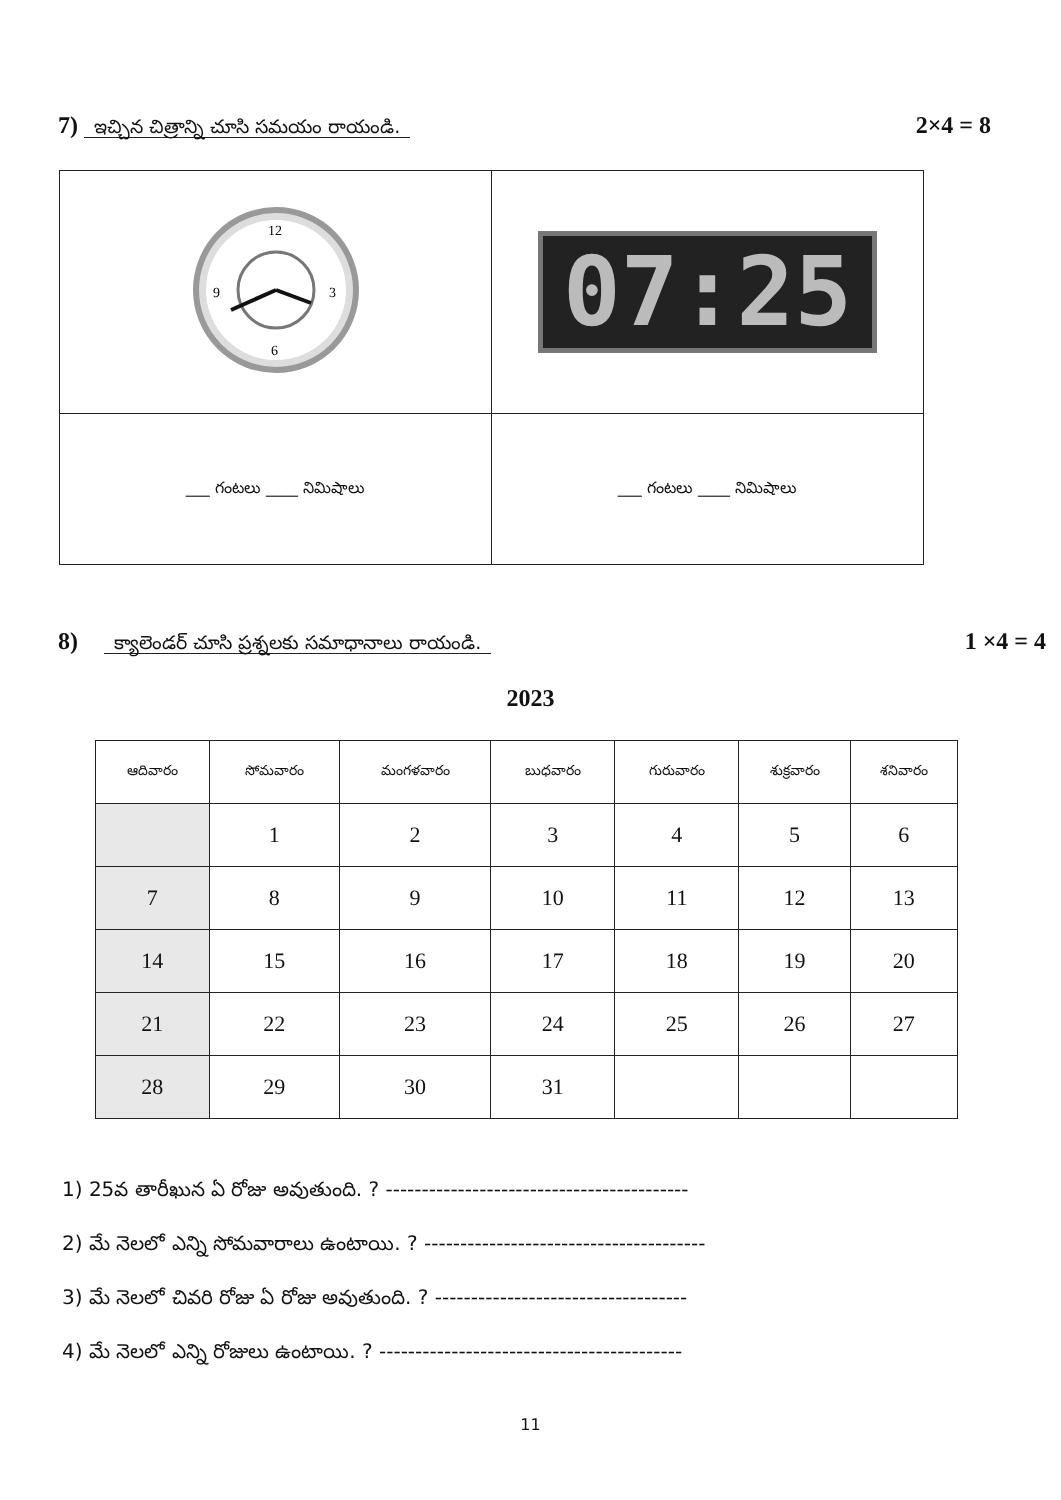7) ఇచ్చిన చిత్రాన్ని చూసి సమయం రాయండి. 2×4 = 8
| 12 3 6 9 | 07:25 |
| ___ గంటలు ____ నిమిషాలు | ___ గంటలు ____ నిమిషాలు |
8) క్యాలెండర్ చూసి ప్రశ్నలకు సమాధానాలు రాయండి. 1 ×4 = 4
2023
| ఆదివారం | సోమవారం | మంగళవారం | బుధవారం | గురువారం | శుక్రవారం | శనివారం |
| --- | --- | --- | --- | --- | --- | --- |
| | 1 | 2 | 3 | 4 | 5 | 6 |
| 7 | 8 | 9 | 10 | 11 | 12 | 13 |
| 14 | 15 | 16 | 17 | 18 | 19 | 20 |
| 21 | 22 | 23 | 24 | 25 | 26 | 27 |
| 28 | 29 | 30 | 31 | | | |
1) 25వ తారీఖున ఏ రోజు అవుతుంది. ? ------------------------------------------
2) మే నెలలో ఎన్ని సోమవారాలు ఉంటాయి. ? ---------------------------------------
3) మే నెలలో చివరి రోజు ఏ రోజు అవుతుంది. ? -----------------------------------
4) మే నెలలో ఎన్ని రోజులు ఉంటాయి. ? ------------------------------------------
11